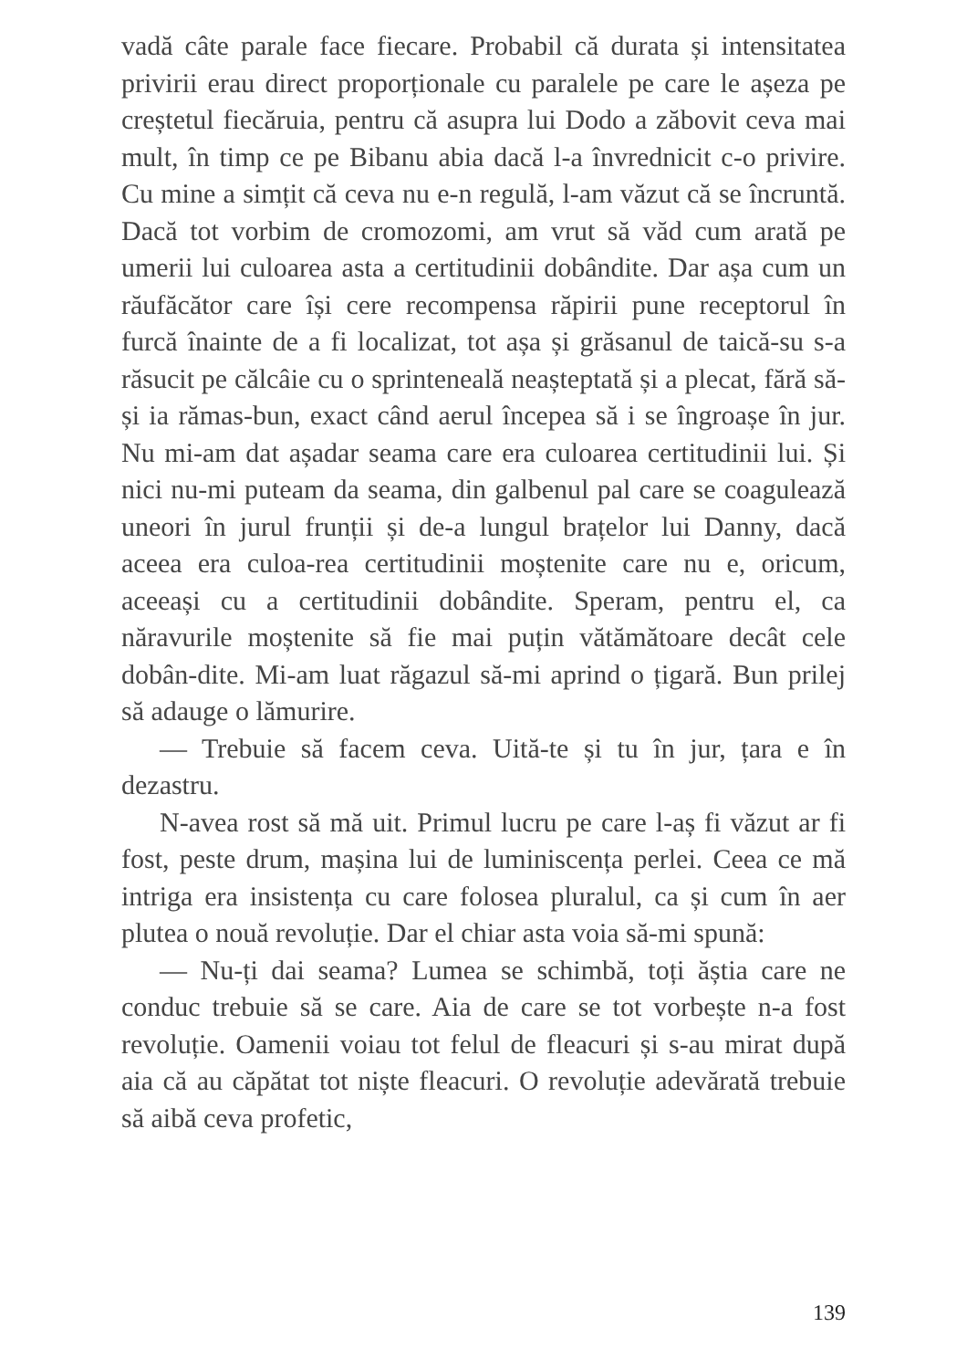vadă câte parale face fiecare. Probabil că durata și intensitatea privirii erau direct proporționale cu paralele pe care le așeza pe creștetul fiecăruia, pentru că asupra lui Dodo a zăbovit ceva mai mult, în timp ce pe Bibanu abia dacă l-a învrednicit c-o privire. Cu mine a simțit că ceva nu e-n regulă, l-am văzut că se încruntă. Dacă tot vorbim de cromozomi, am vrut să văd cum arată pe umerii lui culoarea asta a certitudinii dobândite. Dar așa cum un răufăcător care își cere recompensa răpirii pune receptorul în furcă înainte de a fi localizat, tot așa și grăsanul de taică-su s-a răsucit pe călcâie cu o sprinteneală neașteptată și a plecat, fără să-și ia rămas-bun, exact când aerul începea să i se îngroașe în jur. Nu mi-am dat așadar seama care era culoarea certitudinii lui. Și nici nu-mi puteam da seama, din galbenul pal care se coagulează uneori în jurul frunții și de-a lungul brațelor lui Danny, dacă aceea era culoa-rea certitudinii moștenite care nu e, oricum, aceeași cu a certitudinii dobândite. Speram, pentru el, ca năravurile moștenite să fie mai puțin vătămătoare decât cele dobân-dite. Mi-am luat răgazul să-mi aprind o țigară. Bun prilej să adauge o lămurire.
— Trebuie să facem ceva. Uită-te și tu în jur, țara e în dezastru.
N-avea rost să mă uit. Primul lucru pe care l-aș fi văzut ar fi fost, peste drum, mașina lui de luminiscența perlei. Ceea ce mă intriga era insistența cu care folosea pluralul, ca și cum în aer plutea o nouă revoluție. Dar el chiar asta voia să-mi spună:
— Nu-ți dai seama? Lumea se schimbă, toți ăștia care ne conduc trebuie să se care. Aia de care se tot vorbește n-a fost revoluție. Oamenii voiau tot felul de fleacuri și s-au mirat după aia că au căpătat tot niște fleacuri. O revoluție adevărată trebuie să aibă ceva profetic,
139